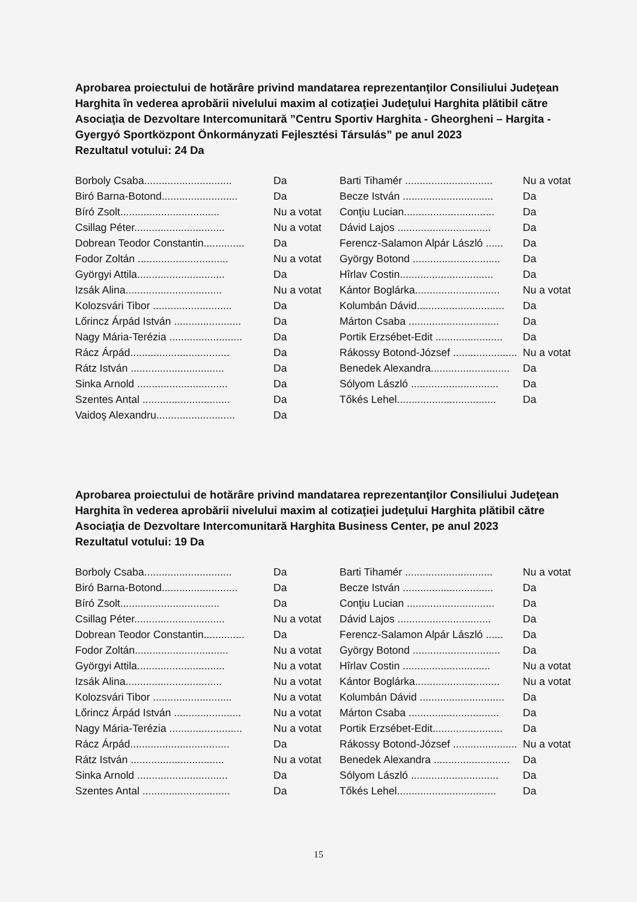Aprobarea proiectului de hotărâre privind mandatarea reprezentanţilor Consiliului Judeţean Harghita în vederea aprobării nivelului maxim al cotizaţiei Judeţului Harghita plătibil către Asociaţia de Dezvoltare Intercomunitară ”Centru Sportiv Harghita - Gheorgheni – Hargita -Gyergyó Sportközpont Önkormányzati Fejlesztési Társulás” pe anul 2023
Rezultatul votului: 24 Da
| Borboly Csaba.............................. | Da | Barti Tihamér .............................. | Nu a votat |
| Biró Barna-Botond.......................... | Da | Becze István ............................... | Da |
| Bíró Zsolt.................................. | Nu a votat | Conţiu Lucian............................... | Da |
| Csillag Péter............................... | Nu a votat | Dávid Lajos ................................ | Da |
| Dobrean Teodor Constantin.............. | Da | Ferencz-Salamon Alpár László ...... | Da |
| Fodor Zoltán ............................... | Nu a votat | György Botond .............................. | Da |
| Györgyi Attila.............................. | Da | Hîrlav Costin................................ | Da |
| Izsák Alina................................. | Nu a votat | Kántor Boglárka............................. | Nu a votat |
| Kolozsvári Tibor ........................... | Da | Kolumbán Dávid.............................. | Da |
| Lőrincz Árpád István ....................... | Da | Márton Csaba ............................... | Da |
| Nagy Mária-Terézia ......................... | Da | Portik Erzsébet-Edit ....................... | Da |
| Rácz Árpád.................................. | Da | Rákossy Botond-József ...................... | Nu a votat |
| Rátz István ................................ | Da | Benedek Alexandra........................... | Da |
| Sinka Arnold ............................... | Da | Sólyom László .............................. | Da |
| Szentes Antal .............................. | Da | Tőkés Lehel.................................. | Da |
| Vaidoş Alexandru........................... | Da | | |
Aprobarea proiectului de hotărâre privind mandatarea reprezentanţilor Consiliului Judeţean Harghita în vederea aprobării nivelului maxim al cotizaţiei judeţului Harghita plătibil către Asociaţia de Dezvoltare Intercomunitară Harghita Business Center, pe anul 2023
Rezultatul votului: 19 Da
| Borboly Csaba.............................. | Da | Barti Tihamér .............................. | Nu a votat |
| Biró Barna-Botond.......................... | Da | Becze István ............................... | Da |
| Bíró Zsolt.................................. | Da | Conţiu Lucian .............................. | Da |
| Csillag Péter............................... | Nu a votat | Dávid Lajos ................................ | Da |
| Dobrean Teodor Constantin.............. | Da | Ferencz-Salamon Alpár László ...... | Da |
| Fodor Zoltán................................ | Nu a votat | György Botond .............................. | Da |
| Györgyi Attila.............................. | Nu a votat | Hîrlav Costin .............................. | Nu a votat |
| Izsák Alina................................. | Nu a votat | Kántor Boglárka............................. | Nu a votat |
| Kolozsvári Tibor ........................... | Nu a votat | Kolumbán Dávid ............................. | Da |
| Lőrincz Árpád István ....................... | Nu a votat | Márton Csaba ............................... | Da |
| Nagy Mária-Terézia ......................... | Nu a votat | Portik Erzsébet-Edit........................ | Da |
| Rácz Árpád.................................. | Da | Rákossy Botond-József ...................... | Nu a votat |
| Rátz István ................................ | Nu a votat | Benedek Alexandra .......................... | Da |
| Sinka Arnold ............................... | Da | Sólyom László .............................. | Da |
| Szentes Antal .............................. | Da | Tőkés Lehel.................................. | Da |
15